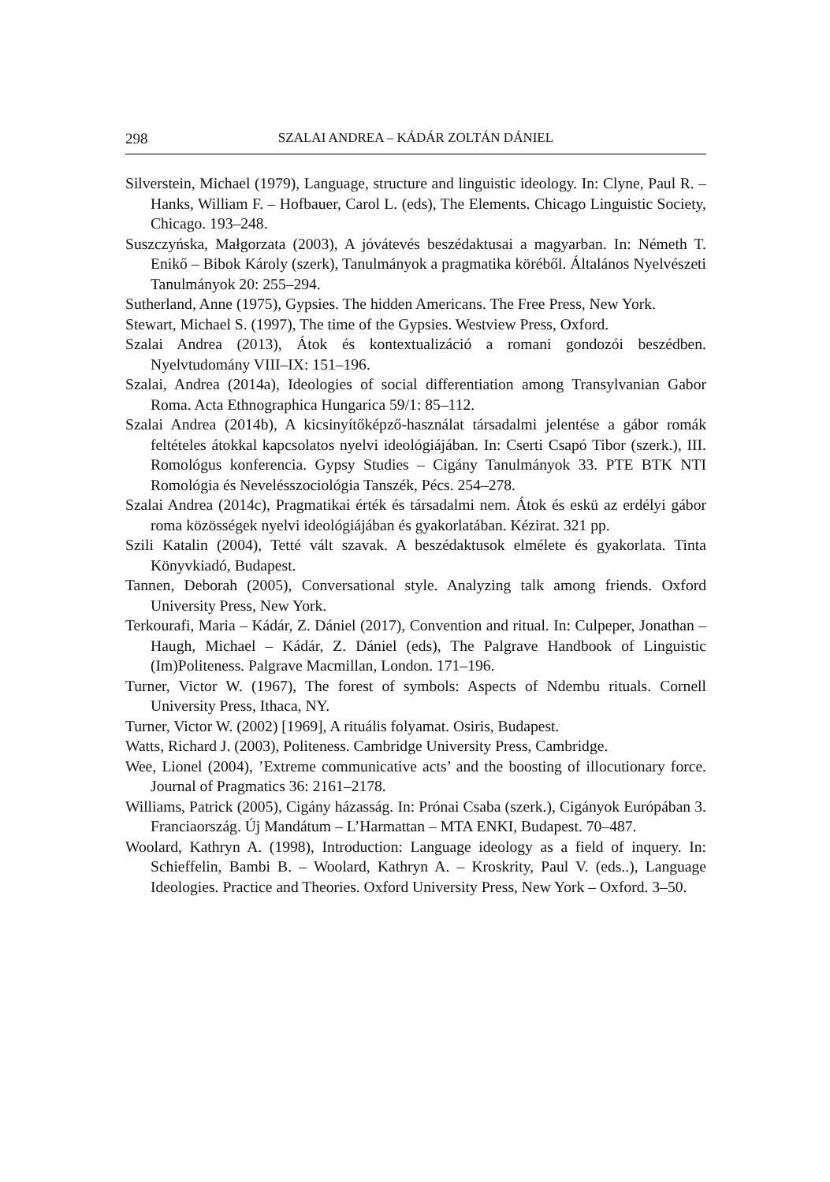298 SZALAI ANDREA – KÁDÁR ZOLTÁN DÁNIEL
Silverstein, Michael (1979), Language, structure and linguistic ideology. In: Clyne, Paul R. – Hanks, William F. – Hofbauer, Carol L. (eds), The Elements. Chicago Linguistic Society, Chicago. 193–248.
Suszczyńska, Małgorzata (2003), A jóvátevés beszédaktusai a magyarban. In: Németh T. Enikő – Bibok Károly (szerk), Tanulmányok a pragmatika köréből. Általános Nyelvészeti Tanulmányok 20: 255–294.
Sutherland, Anne (1975), Gypsies. The hidden Americans. The Free Press, New York.
Stewart, Michael S. (1997), The time of the Gypsies. Westview Press, Oxford.
Szalai Andrea (2013), Átok és kontextualizáció a romani gondozói beszédben. Nyelvtudomány VIII–IX: 151–196.
Szalai, Andrea (2014a), Ideologies of social differentiation among Transylvanian Gabor Roma. Acta Ethnographica Hungarica 59/1: 85–112.
Szalai Andrea (2014b), A kicsinyítőképző-használat társadalmi jelentése a gábor romák feltételes átokkal kapcsolatos nyelvi ideológiájában. In: Cserti Csapó Tibor (szerk.), III. Romológus konferencia. Gypsy Studies – Cigány Tanulmányok 33. PTE BTK NTI Romológia és Nevelésszociológia Tanszék, Pécs. 254–278.
Szalai Andrea (2014c), Pragmatikai érték és társadalmi nem. Átok és eskü az erdélyi gábor roma közösségek nyelvi ideológiájában és gyakorlatában. Kézirat. 321 pp.
Szili Katalin (2004), Tetté vált szavak. A beszédaktusok elmélete és gyakorlata. Tinta Könyvkiadó, Budapest.
Tannen, Deborah (2005), Conversational style. Analyzing talk among friends. Oxford University Press, New York.
Terkourafi, Maria – Kádár, Z. Dániel (2017), Convention and ritual. In: Culpeper, Jonathan – Haugh, Michael – Kádár, Z. Dániel (eds), The Palgrave Handbook of Linguistic (Im)Politeness. Palgrave Macmillan, London. 171–196.
Turner, Victor W. (1967), The forest of symbols: Aspects of Ndembu rituals. Cornell University Press, Ithaca, NY.
Turner, Victor W. (2002) [1969], A rituális folyamat. Osiris, Budapest.
Watts, Richard J. (2003), Politeness. Cambridge University Press, Cambridge.
Wee, Lionel (2004), ’Extreme communicative acts’ and the boosting of illocutionary force. Journal of Pragmatics 36: 2161–2178.
Williams, Patrick (2005), Cigány házasság. In: Prónai Csaba (szerk.), Cigányok Európában 3. Franciaország. Új Mandátum – L’Harmattan – MTA ENKI, Budapest. 70–487.
Woolard, Kathryn A. (1998), Introduction: Language ideology as a field of inquery. In: Schieffelin, Bambi B. – Woolard, Kathryn A. – Kroskrity, Paul V. (eds..), Language Ideologies. Practice and Theories. Oxford University Press, New York – Oxford. 3–50.